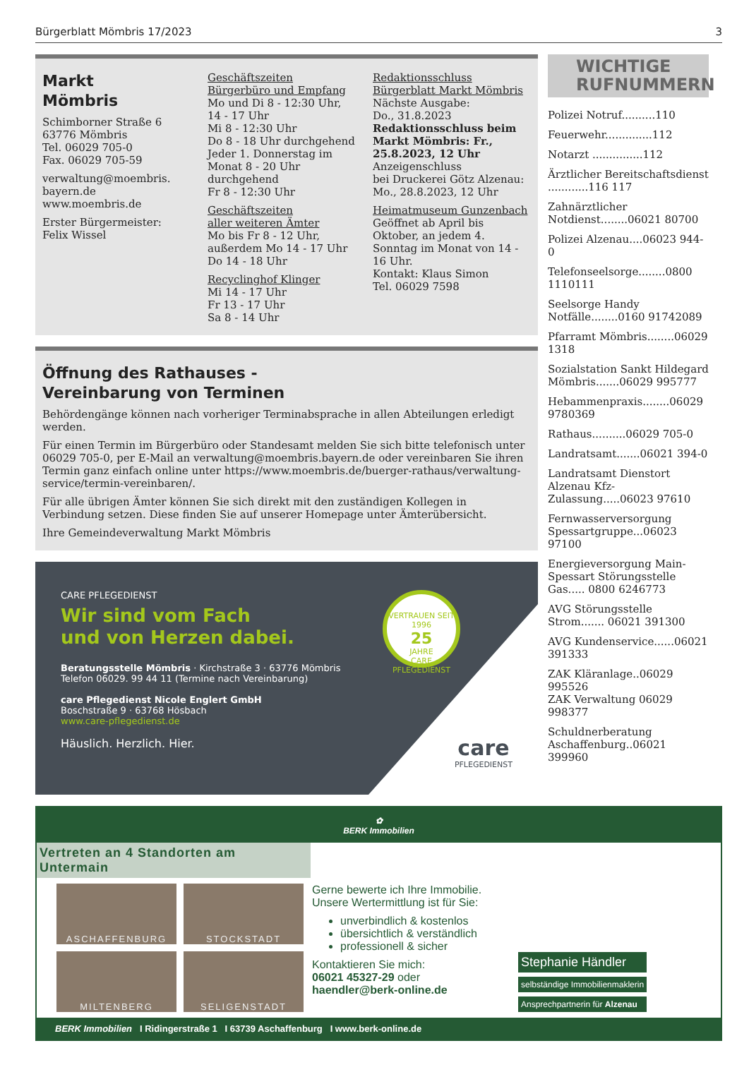Bürgerblatt Mömbris 17/2023 3
Markt
Mömbris
Schimborner Straße 6
63776 Mömbris
Tel. 06029 705-0
Fax. 06029 705-59
verwaltung@moembris.
bayern.de
www.moembris.de
Erster Bürgermeister:
Felix Wissel
Geschäftszeiten
Bürgerbüro und Empfang
Mo und Di 8 - 12:30 Uhr,
14 - 17 Uhr
Mi 8 - 12:30 Uhr
Do 8 - 18 Uhr durchgehend
Jeder 1. Donnerstag im Monat 8 - 20 Uhr durchgehend
Fr 8 - 12:30 Uhr
Geschäftszeiten
aller weiteren Ämter
Mo bis Fr 8 - 12 Uhr, außerdem Mo 14 - 17 Uhr
Do 14 - 18 Uhr
Recyclinghof Klinger
Mi 14 - 17 Uhr
Fr 13 - 17 Uhr
Sa 8 - 14 Uhr
Redaktionsschluss
Bürgerblatt Markt Mömbris
Nächste Ausgabe:
Do., 31.8.2023
Redaktionsschluss beim Markt Mömbris: Fr., 25.8.2023, 12 Uhr
Anzeigenschluss
bei Druckerei Götz Alzenau:
Mo., 28.8.2023, 12 Uhr
Heimatmuseum Gunzenbach
Geöffnet ab April bis Oktober, an jedem 4. Sonntag im Monat von 14 - 16 Uhr.
Kontakt: Klaus Simon
Tel. 06029 7598
Öffnung des Rathauses -
Vereinbarung von Terminen
Behördengänge können nach vorheriger Terminabsprache in allen Abteilungen erledigt werden.
Für einen Termin im Bürgerbüro oder Standesamt melden Sie sich bitte telefonisch unter 06029 705-0, per E-Mail an verwaltung@moembris.bayern.de oder vereinbaren Sie ihren Termin ganz einfach online unter https://www.moembris.de/buerger-rathaus/verwaltung-service/termin-vereinbaren/.
Für alle übrigen Ämter können Sie sich direkt mit den zuständigen Kollegen in Verbindung setzen. Diese finden Sie auf unserer Homepage unter Ämterübersicht.
Ihre Gemeindeverwaltung Markt Mömbris
CARE PFLEGEDIENST
Wir sind vom Fach
und von Herzen dabei.
Beratungsstelle Mömbris · Kirchstraße 3 · 63776 Mömbris
Telefon 06029. 99 44 11 (Termine nach Vereinbarung)
care Pflegedienst Nicole Englert GmbH
Boschstraße 9 · 63768 Hösbach
www.care-pflegedienst.de
Häuslich. Herzlich. Hier.
VERTRAUEN SEIT 1996
25
JAHRE
CARE PFLEGEDIENST
care
PFLEGEDIENST
WICHTIGE
RUFNUMMERN
Polizei Notruf..........110
Feuerwehr..............112
Notarzt ...............112
Ärztlicher Bereitschaftsdienst ............116 117
Zahnärztlicher Notdienst........06021 80700
Polizei Alzenau....06023 944-0
Telefonseelsorge........0800 1110111
Seelsorge Handy Notfälle........0160 91742089
Pfarramt Mömbris........06029 1318
Sozialstation Sankt Hildegard Mömbris.......06029 995777
Hebammenpraxis........06029 9780369
Rathaus..........06029 705-0
Landratsamt.......06021 394-0
Landratsamt Dienstort Alzenau Kfz-Zulassung.....06023 97610
Fernwasserversorgung Spessartgruppe...06023 97100
Energieversorgung Main-Spessart Störungsstelle Gas..... 0800 6246773
AVG Störungsstelle Strom....... 06021 391300
AVG Kundenservice......06021 391333
ZAK Kläranlage..06029 995526
ZAK Verwaltung 06029 998377
Schuldnerberatung Aschaffenburg..06021 399960
✿
BERK Immobilien
Vertreten an 4 Standorten am Untermain
ASCHAFFENBURG
STOCKSTADT
MILTENBERG
SELIGENSTADT
Gerne bewerte ich Ihre Immobilie. Unsere Wertermittlung ist für Sie:
unverbindlich & kostenlos
übersichtlich & verständlich
professionell & sicher
Kontaktieren Sie mich:
06021 45327-29 oder
haendler@berk-online.de
Stephanie Händler
selbständige Immobilienmaklerin
Ansprechpartnerin für Alzenau
BERK Immobilien I Ridingerstraße 1 I 63739 Aschaffenburg I www.berk-online.de